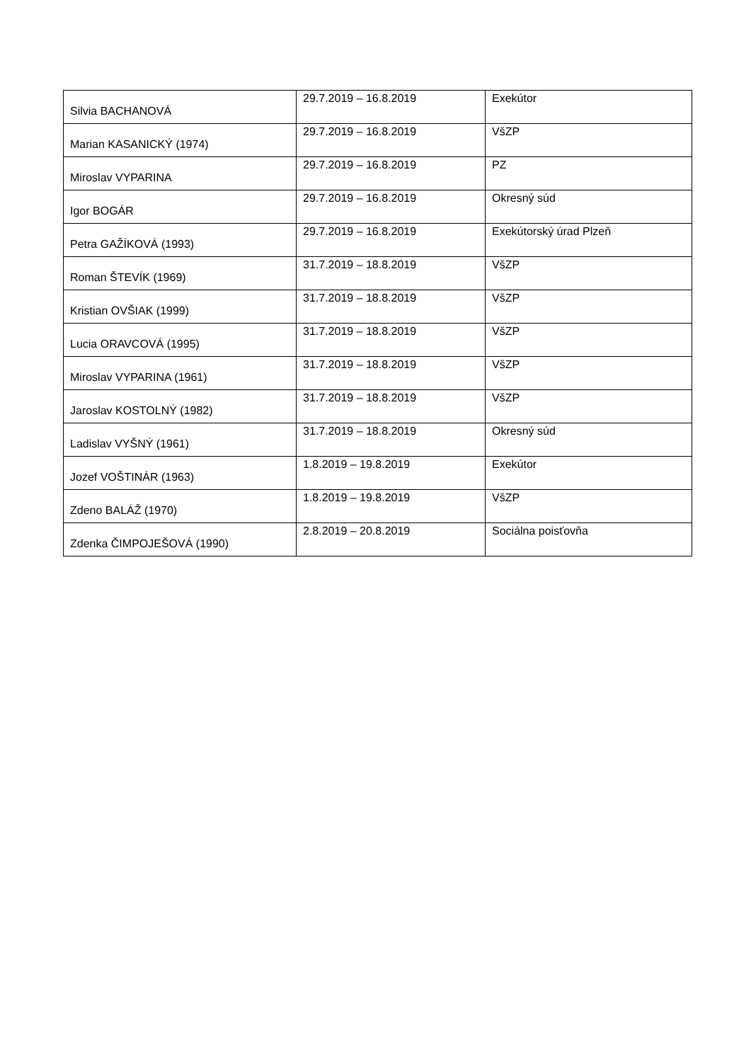| Silvia BACHANOVÁ | 29.7.2019 – 16.8.2019 | Exekútor |
| Marian KASANICKÝ (1974) | 29.7.2019 – 16.8.2019 | VšZP |
| Miroslav VYPARINA | 29.7.2019 – 16.8.2019 | PZ |
| Igor BOGÁR | 29.7.2019 – 16.8.2019 | Okresný súd |
| Petra GAŽÍKOVÁ (1993) | 29.7.2019 – 16.8.2019 | Exekútorský úrad Plzeň |
| Roman ŠTEVÍK (1969) | 31.7.2019 – 18.8.2019 | VšZP |
| Kristian OVŠIAK (1999) | 31.7.2019 – 18.8.2019 | VšZP |
| Lucia ORAVCOVÁ (1995) | 31.7.2019 – 18.8.2019 | VšZP |
| Miroslav VYPARINA (1961) | 31.7.2019 – 18.8.2019 | VšZP |
| Jaroslav KOSTOLNÝ (1982) | 31.7.2019 – 18.8.2019 | VšZP |
| Ladislav VYŠNÝ (1961) | 31.7.2019 – 18.8.2019 | Okresný súd |
| Jozef VOŠTINÁR (1963) | 1.8.2019 – 19.8.2019 | Exekútor |
| Zdeno BALÁŽ (1970) | 1.8.2019 – 19.8.2019 | VšZP |
| Zdenka ČIMPOJEŠOVÁ (1990) | 2.8.2019 – 20.8.2019 | Sociálna poisťovňa |